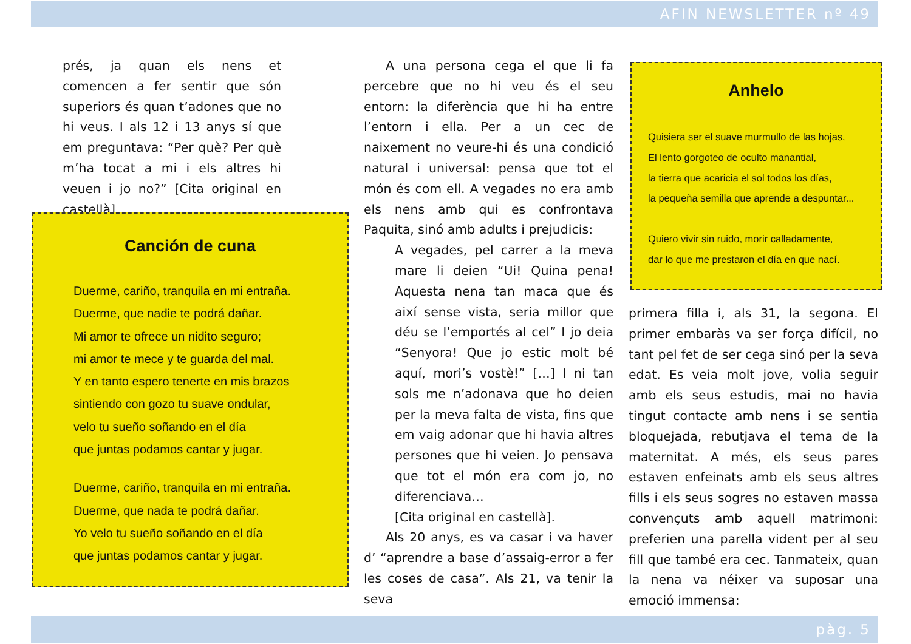AFIN NEWSLETTER nº 49
prés, ja quan els nens et comencen a fer sentir que són superiors és quan t’adones que no hi veus. I als 12 i 13 anys sí que em preguntava: “Per què? Per què m’ha tocat a mi i els altres hi veuen i jo no?” [Cita original en castellà].
Canción de cuna
Duerme, cariño, tranquila en mi entraña.
Duerme, que nadie te podrá dañar.
Mi amor te ofrece un nidito seguro;
mi amor te mece y te guarda del mal.
Y en tanto espero tenerte en mis brazos
sintiendo con gozo tu suave ondular,
velo tu sueño soñando en el día
que juntas podamos cantar y jugar.
Duerme, cariño, tranquila en mi entraña.
Duerme, que nada te podrá dañar.
Yo velo tu sueño soñando en el día
que juntas podamos cantar y jugar.
A una persona cega el que li fa percebre que no hi veu és el seu entorn: la diferència que hi ha entre l’entorn i ella. Per a un cec de naixement no veure-hi és una condició natural i universal: pensa que tot el món és com ell. A vegades no era amb els nens amb qui es confrontava Paquita, sinó amb adults i prejudicis:
A vegades, pel carrer a la meva mare li deien “Ui! Quina pena! Aquesta nena tan maca que és així sense vista, seria millor que déu se l’emportés al cel” I jo deia “Senyora! Que jo estic molt bé aquí, mori’s vostè!” […] I ni tan sols me n’adonava que ho deien per la meva falta de vista, fins que em vaig adonar que hi havia altres persones que hi veien. Jo pensava que tot el món era com jo, no diferenciava…
[Cita original en castellà].
Als 20 anys, es va casar i va haver d’ “aprendre a base d’assaig-error a fer les coses de casa”. Als 21, va tenir la seva
Anhelo
Quisiera ser el suave murmullo de las hojas,
El lento gorgoteo de oculto manantial,
la tierra que acaricia el sol todos los días,
la pequeña semilla que aprende a despuntar...
Quiero vivir sin ruido, morir calladamente,
dar lo que me prestaron el día en que nací.
primera filla i, als 31, la segona. El primer embaràs va ser força difícil, no tant pel fet de ser cega sinó per la seva edat. Es veia molt jove, volia seguir amb els seus estudis, mai no havia tingut contacte amb nens i se sentia bloquejada, rebutjava el tema de la maternitat. A més, els seus pares estaven enfeinats amb els seus altres fills i els seus sogres no estaven massa convençuts amb aquell matrimoni: preferien una parella vident per al seu fill que també era cec. Tanmateix, quan la nena va néixer va suposar una emoció immensa:
pàg. 5